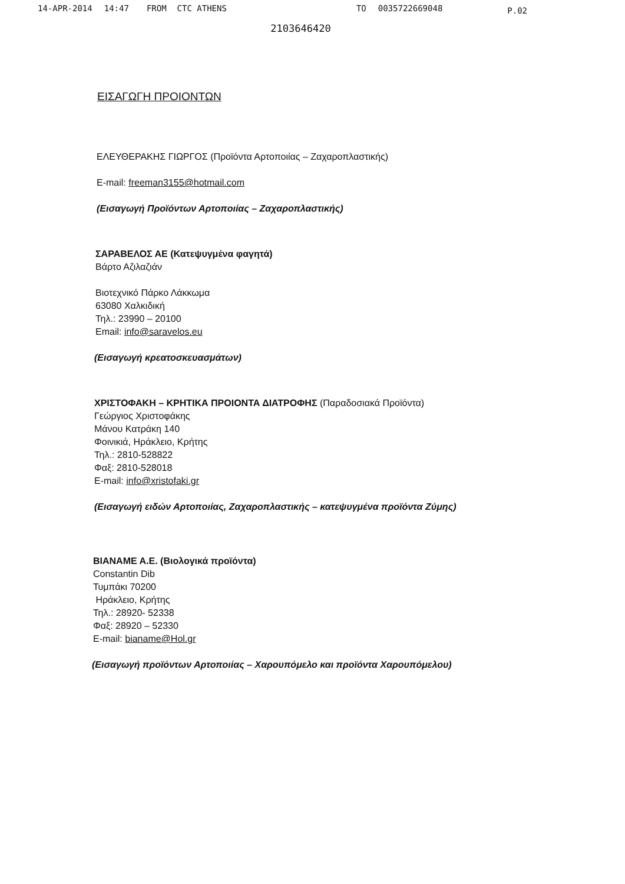14-APR-2014 14:47 FROM CTC ATHENS TO 0035722669048 P.02
2103646420
ΕΙΣΑΓΩΓΗ ΠΡΟΙΟΝΤΩΝ
ΕΛΕΥΘΕΡΑΚΗΣ ΓΙΩΡΓΟΣ (Προϊόντα Αρτοποιίας – Ζαχαροπλαστικής)
E-mail: freeman3155@hotmail.com
(Εισαγωγή Προϊόντων Αρτοποιίας – Ζαχαροπλαστικής)
ΣΑΡΑΒΕΛΟΣ ΑΕ (Κατεψυγμένα φαγητά)
Βάρτο Αζιλαζιάν
Βιοτεχνικό Πάρκο Λάκκωμα
63080 Χαλκιδική
Τηλ.: 23990 – 20100
Email: info@saravelos.eu
(Εισαγωγή κρεατοσκευασμάτων)
ΧΡΙΣΤΟΦΑΚΗ – ΚΡΗΤΙΚΑ ΠΡΟΙΟΝΤΑ ΔΙΑΤΡΟΦΗΣ (Παραδοσιακά Προϊόντα)
Γεώργιος Χριστοφάκης
Μάνου Κατράκη 140
Φοινικιά, Ηράκλειο, Κρήτης
Τηλ.: 2810-528822
Φαξ: 2810-528018
E-mail: info@xristofaki.gr
(Εισαγωγή ειδών Αρτοποιίας, Ζαχαροπλαστικής – κατεψυγμένα προϊόντα Ζύμης)
ΒΙΑΝΑΜΕ Α.Ε. (Βιολογικά προϊόντα)
Constantin Dib
Τυμπάκι 70200
Ηράκλειο, Κρήτης
Τηλ.: 28920- 52338
Φαξ: 28920 – 52330
E-mail: bianame@Hol.gr
(Εισαγωγή προϊόντων Αρτοποιίας – Χαρουπόμελο και προϊόντα Χαρουπόμελου)